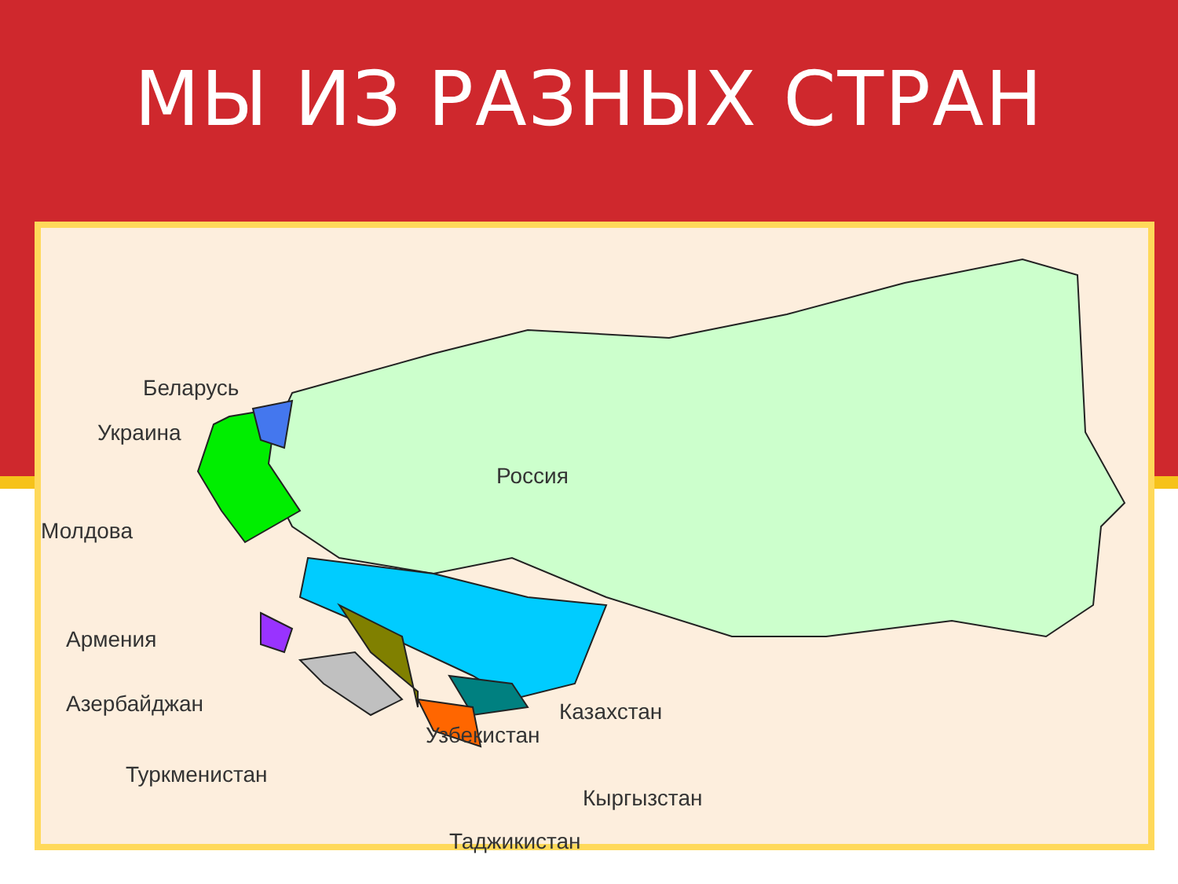МЫ ИЗ РАЗНЫХ СТРАН
Беларусь
Украина
Молдова
Россия
Армения
Азербайджан Казахстан
Узбекистан
Туркменистан
Кыргызстан
Таджикистан